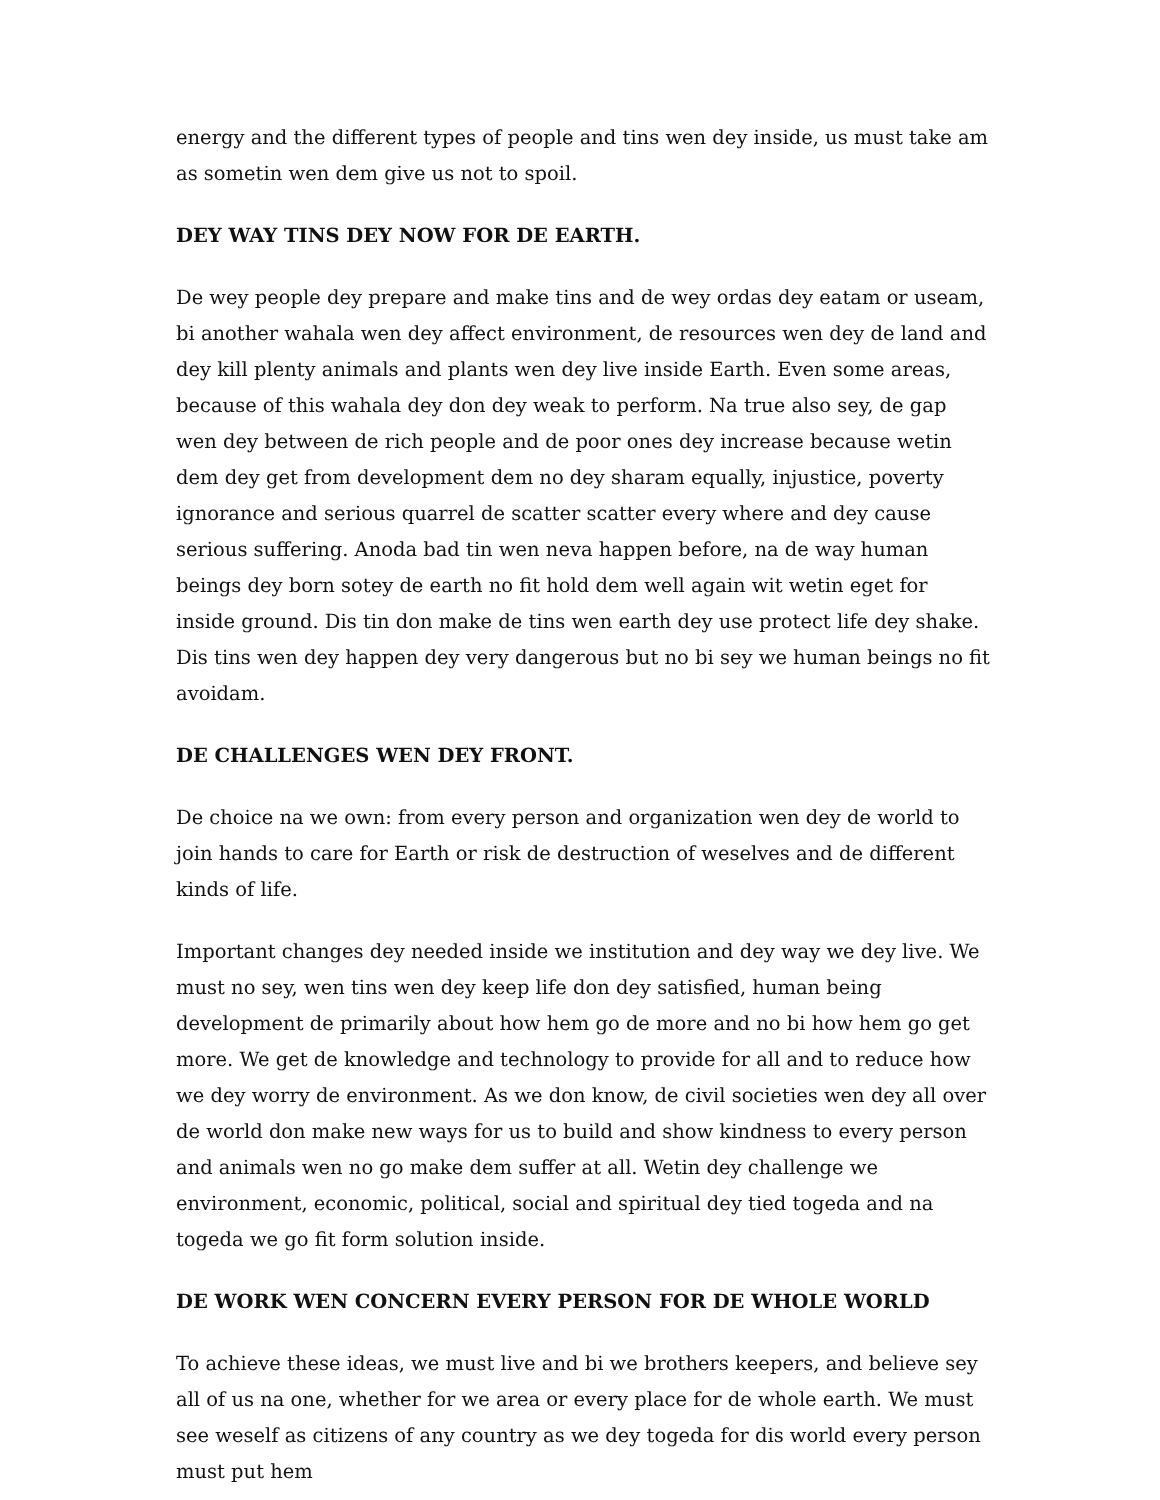energy and the different types of people and tins wen dey inside, us must take am as sometin wen dem give us not to spoil.
DEY WAY TINS DEY NOW FOR DE EARTH.
De wey people dey prepare and make tins and de wey ordas dey eatam or useam, bi another wahala wen dey affect environment, de resources wen dey de land and dey kill plenty animals and plants wen dey live inside Earth. Even some areas, because of this wahala dey don dey weak to perform. Na true also sey, de gap wen dey between de rich people and de poor ones dey increase because wetin dem dey get from development dem no dey sharam equally, injustice, poverty ignorance and serious quarrel de scatter scatter every where and dey cause serious suffering. Anoda bad tin wen neva happen before, na de way human beings dey born sotey de earth no fit hold dem well again wit wetin eget for inside ground. Dis tin don make de tins wen earth dey use protect life dey shake. Dis tins wen dey happen dey very dangerous but no bi sey we human beings no fit avoidam.
DE CHALLENGES WEN DEY FRONT.
De choice na we own: from every person and organization wen dey de world to join hands to care for Earth or risk de destruction of weselves and de different kinds of life.
Important changes dey needed inside we institution and dey way we dey live. We must no sey, wen tins wen dey keep life don dey satisfied, human being development de primarily about how hem go de more and no bi how hem go get more. We get de knowledge and technology to provide for all and to reduce how we dey worry de environment. As we don know, de civil societies wen dey all over de world don make new ways for us to build and show kindness to every person and animals wen no go make dem suffer at all. Wetin dey challenge we environment, economic, political, social and spiritual dey tied togeda and na togeda we go fit form solution inside.
DE WORK WEN CONCERN EVERY PERSON FOR DE WHOLE WORLD
To achieve these ideas, we must live and bi we brothers keepers, and believe sey all of us na one, whether for we area or every place for de whole earth. We must see weself as citizens of any country as we dey togeda for dis world every person must put hem